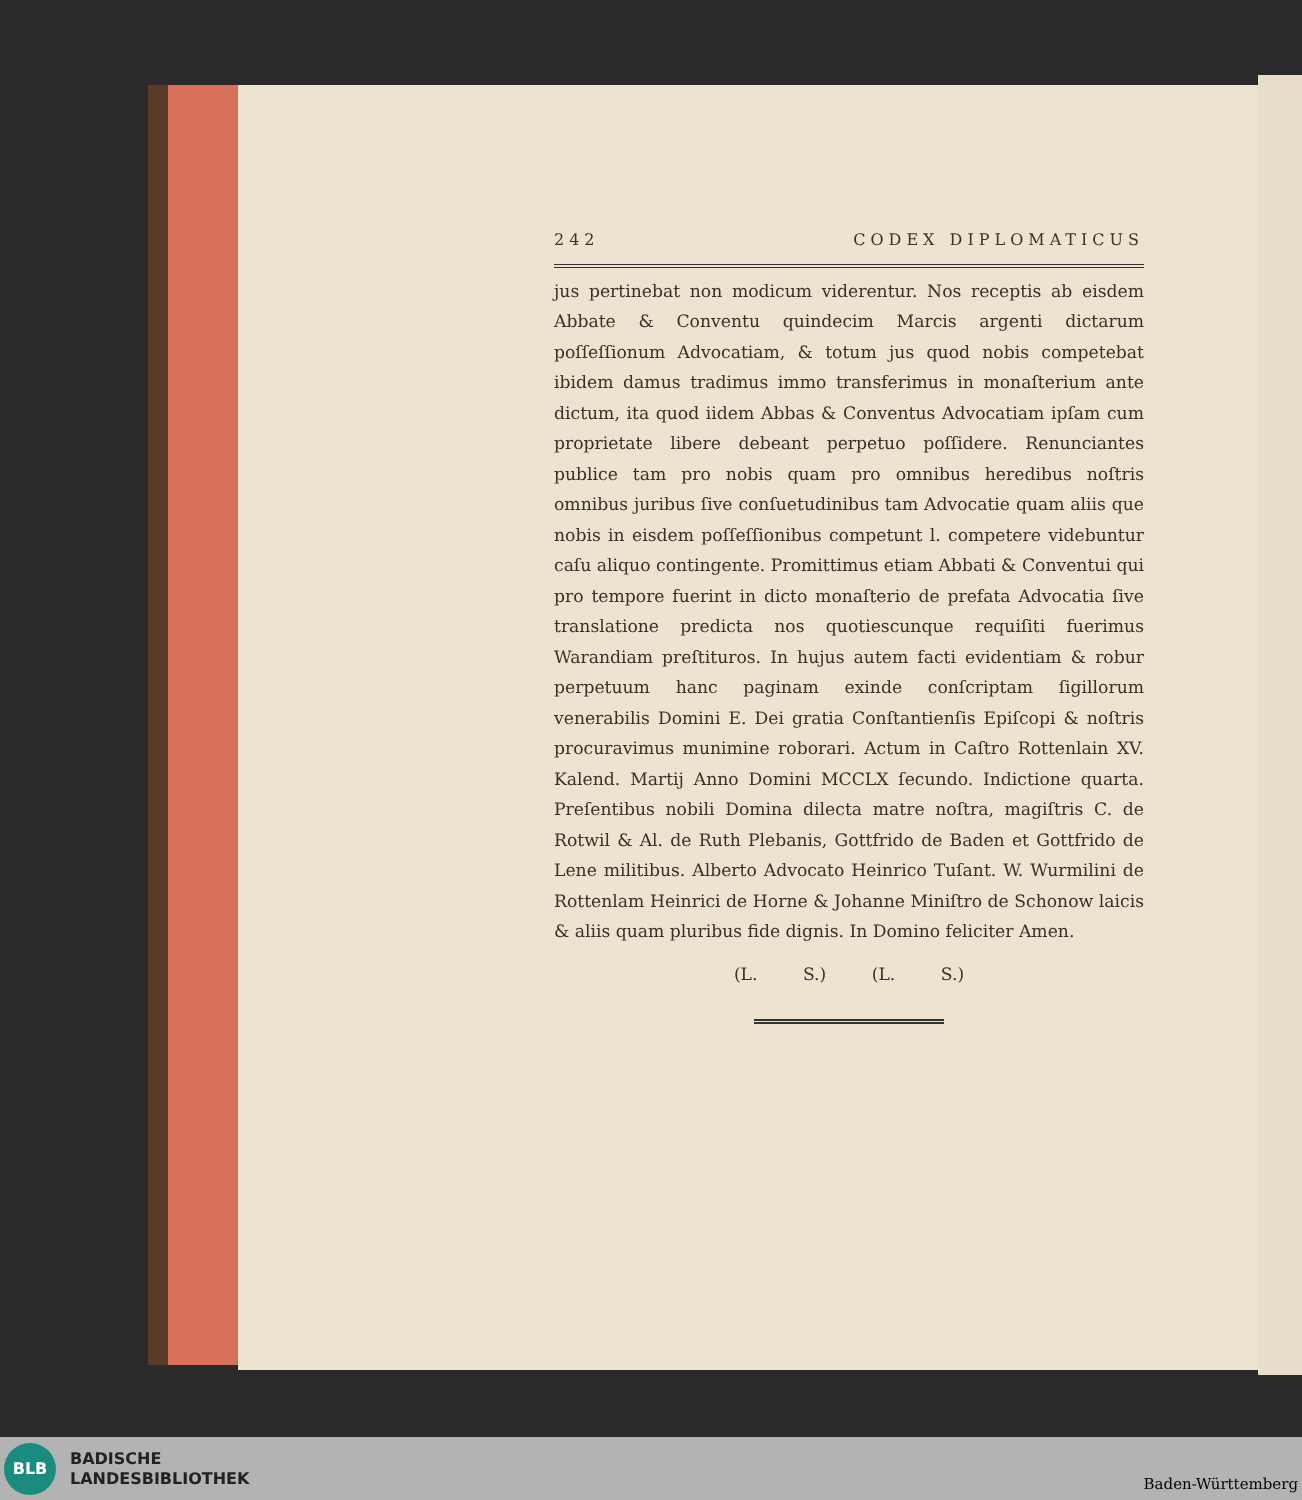242 CODEX DIPLOMATICUS
jus pertinebat non modicum viderentur. Nos receptis ab eisdem Abbate & Conventu quindecim Marcis argenti dictarum poſſeſſionum Advocatiam, & totum jus quod nobis competebat ibidem damus tradimus immo transferimus in monaſterium ante dictum, ita quod iidem Abbas & Conventus Advocatiam ipſam cum proprietate libere debeant perpetuo poſſidere. Renunciantes publice tam pro nobis quam pro omnibus heredibus noſtris omnibus juribus ſive conſuetudinibus tam Advocatie quam aliis que nobis in eisdem poſſeſſionibus competunt l. competere videbuntur caſu aliquo contingente. Promittimus etiam Abbati & Conventui qui pro tempore fuerint in dicto monaſterio de prefata Advocatia ſive translatione predicta nos quotiescunque requiſiti fuerimus Warandiam preſtituros. In hujus autem facti evidentiam & robur perpetuum hanc paginam exinde conſcriptam ſigillorum venerabilis Domini E. Dei gratia Conſtantienſis Epiſcopi & noſtris procuravimus munimine roborari. Actum in Caſtro Rottenlain XV. Kalend. Martij Anno Domini MCCLX ſecundo. Indictione quarta. Preſentibus nobili Domina dilecta matre noſtra, magiſtris C. de Rotwil & Al. de Ruth Plebanis, Gottfrido de Baden et Gottfrido de Lene militibus. Alberto Advocato Heinrico Tuſant. W. Wurmilini de Rottenlam Heinrici de Horne & Johanne Miniſtro de Schonow laicis & aliis quam pluribus fide dignis. In Domino feliciter Amen.
(L. S.) (L. S.)
BLB
BADISCHE
LANDESBIBLIOTHEK
Baden-Württemberg